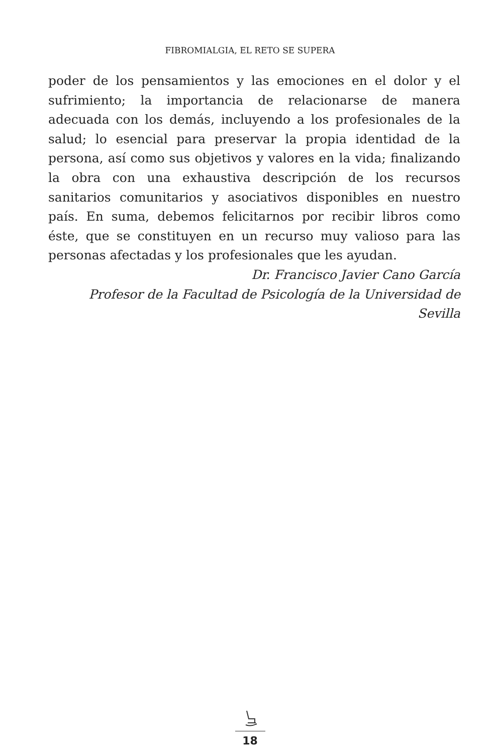FIBROMIALGIA, EL RETO SE SUPERA
poder de los pensamientos y las emociones en el dolor y el sufrimiento; la importancia de relacionarse de manera adecuada con los demás, incluyendo a los profesionales de la salud; lo esencial para preservar la propia identidad de la persona, así como sus objetivos y valores en la vida; finalizando la obra con una exhaustiva descripción de los recursos sanitarios comunitarios y asociativos disponibles en nuestro país. En suma, debemos felicitarnos por recibir libros como éste, que se constituyen en un recurso muy valioso para las personas afectadas y los profesionales que les ayudan.
Dr. Francisco Javier Cano García
Profesor de la Facultad de Psicología de la Universidad de Sevilla
18